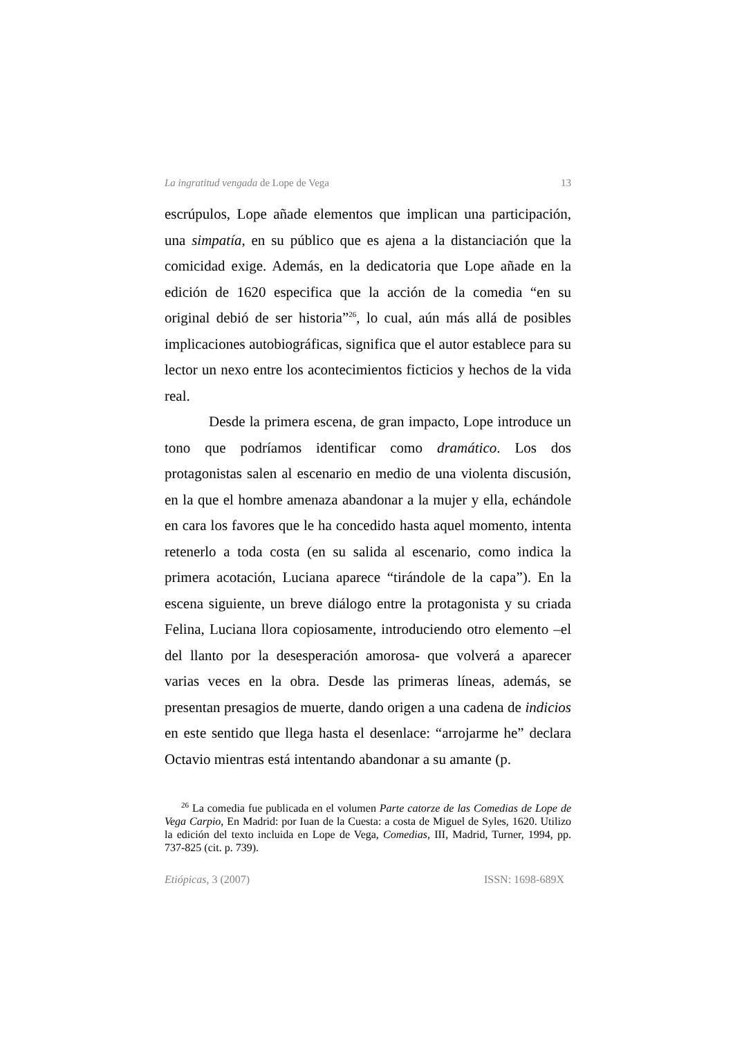La ingratitud vengada de Lope de Vega 13
escrúpulos, Lope añade elementos que implican una participación, una simpatía, en su público que es ajena a la distanciación que la comicidad exige. Además, en la dedicatoria que Lope añade en la edición de 1620 especifica que la acción de la comedia “en su original debió de ser historia”<sup>26</sup>, lo cual, aún más allá de posibles implicaciones autobiográficas, significa que el autor establece para su lector un nexo entre los acontecimientos ficticios y hechos de la vida real.
Desde la primera escena, de gran impacto, Lope introduce un tono que podríamos identificar como dramático. Los dos protagonistas salen al escenario en medio de una violenta discusión, en la que el hombre amenaza abandonar a la mujer y ella, echándole en cara los favores que le ha concedido hasta aquel momento, intenta retenerlo a toda costa (en su salida al escenario, como indica la primera acotación, Luciana aparece “tirándole de la capa”). En la escena siguiente, un breve diálogo entre la protagonista y su criada Felina, Luciana llora copiosamente, introduciendo otro elemento –el del llanto por la desesperación amorosa- que volverá a aparecer varias veces en la obra. Desde las primeras líneas, además, se presentan presagios de muerte, dando origen a una cadena de indicios en este sentido que llega hasta el desenlace: “arrojarme he” declara Octavio mientras está intentando abandonar a su amante (p.
<sup>26</sup> La comedia fue publicada en el volumen Parte catorze de las Comedias de Lope de Vega Carpio, En Madrid: por Iuan de la Cuesta: a costa de Miguel de Syles, 1620. Utilizo la edición del texto incluida en Lope de Vega, Comedias, III, Madrid, Turner, 1994, pp. 737-825 (cit. p. 739).
Etiópicas, 3 (2007) ISSN: 1698-689X